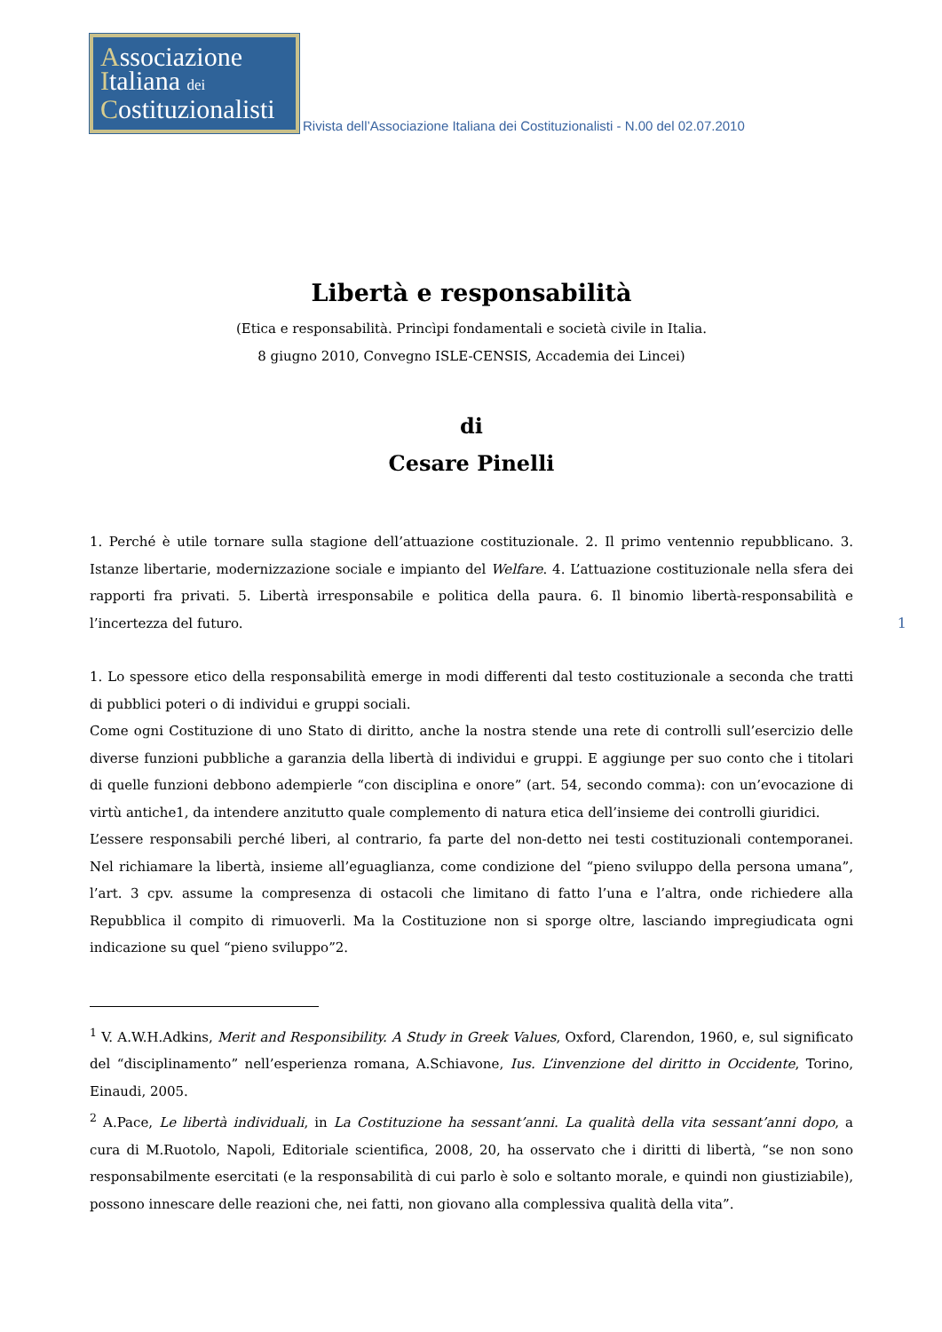Associazione
Italiana dei
Costituzionalisti
Rivista dell’Associazione Italiana dei Costituzionalisti - N.00 del 02.07.2010
Libertà e responsabilità
(Etica e responsabilità. Princìpi fondamentali e società civile in Italia.
8 giugno 2010, Convegno ISLE-CENSIS, Accademia dei Lincei)
di
Cesare Pinelli
1. Perché è utile tornare sulla stagione dell’attuazione costituzionale. 2. Il primo ventennio repubblicano. 3. Istanze libertarie, modernizzazione sociale e impianto del Welfare. 4. L’attuazione costituzionale nella sfera dei rapporti fra privati. 5. Libertà irresponsabile e politica della paura. 6. Il binomio libertà-responsabilità e l’incertezza del futuro.
1
1. Lo spessore etico della responsabilità emerge in modi differenti dal testo costituzionale a seconda che tratti di pubblici poteri o di individui e gruppi sociali.
Come ogni Costituzione di uno Stato di diritto, anche la nostra stende una rete di controlli sull’esercizio delle diverse funzioni pubbliche a garanzia della libertà di individui e gruppi. E aggiunge per suo conto che i titolari di quelle funzioni debbono adempierle “con disciplina e onore” (art. 54, secondo comma): con un’evocazione di virtù antiche1, da intendere anzitutto quale complemento di natura etica dell’insieme dei controlli giuridici.
L’essere responsabili perché liberi, al contrario, fa parte del non-detto nei testi costituzionali contemporanei. Nel richiamare la libertà, insieme all’eguaglianza, come condizione del “pieno sviluppo della persona umana”, l’art. 3 cpv. assume la compresenza di ostacoli che limitano di fatto l’una e l’altra, onde richiedere alla Repubblica il compito di rimuoverli. Ma la Costituzione non si sporge oltre, lasciando impregiudicata ogni indicazione su quel “pieno sviluppo”2.
<sup>1</sup> V. A.W.H.Adkins, Merit and Responsibility. A Study in Greek Values, Oxford, Clarendon, 1960, e, sul significato del “disciplinamento” nell’esperienza romana, A.Schiavone, Ius. L’invenzione del diritto in Occidente, Torino, Einaudi, 2005.
<sup>2</sup> A.Pace, Le libertà individuali, in La Costituzione ha sessant’anni. La qualità della vita sessant’anni dopo, a cura di M.Ruotolo, Napoli, Editoriale scientifica, 2008, 20, ha osservato che i diritti di libertà, “se non sono responsabilmente esercitati (e la responsabilità di cui parlo è solo e soltanto morale, e quindi non giustiziabile), possono innescare delle reazioni che, nei fatti, non giovano alla complessiva qualità della vita”.